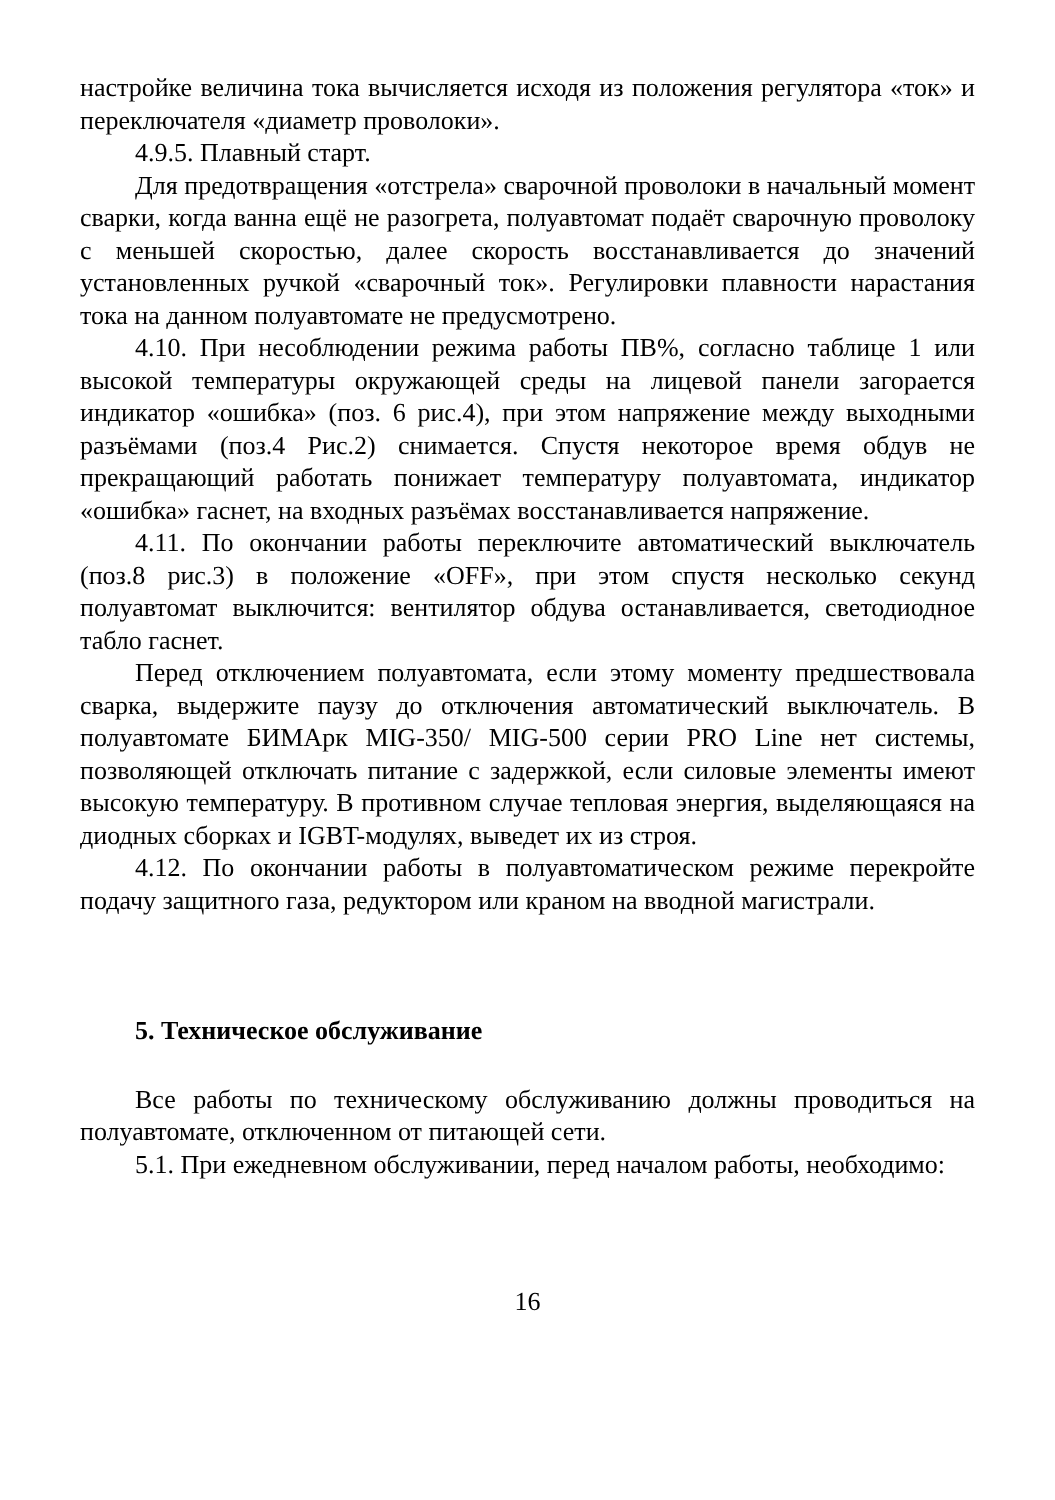настройке величина тока вычисляется исходя из положения регулятора «ток» и переключателя «диаметр проволоки».
4.9.5. Плавный старт.
Для предотвращения «отстрела» сварочной проволоки в начальный момент сварки, когда ванна ещё не разогрета, полуавтомат подаёт сварочную проволоку с меньшей скоростью, далее скорость восстанавливается до значений установленных ручкой «сварочный ток». Регулировки плавности нарастания тока на данном полуавтомате не предусмотрено.
4.10. При несоблюдении режима работы ПВ%, согласно таблице 1 или высокой температуры окружающей среды на лицевой панели загорается индикатор «ошибка» (поз. 6 рис.4), при этом напряжение между выходными разъёмами (поз.4 Рис.2) снимается. Спустя некоторое время обдув не прекращающий работать понижает температуру полуавтомата, индикатор «ошибка» гаснет, на входных разъёмах восстанавливается напряжение.
4.11. По окончании работы переключите автоматический выключатель (поз.8 рис.3) в положение «OFF», при этом спустя несколько секунд полуавтомат выключится: вентилятор обдува останавливается, светодиодное табло гаснет.
Перед отключением полуавтомата, если этому моменту предшествовала сварка, выдержите паузу до отключения автоматический выключатель. В полуавтомате БИМАрк MIG-350/ MIG-500 серии PRO Line нет системы, позволяющей отключать питание с задержкой, если силовые элементы имеют высокую температуру. В противном случае тепловая энергия, выделяющаяся на диодных сборках и IGBT-модулях, выведет их из строя.
4.12. По окончании работы в полуавтоматическом режиме перекройте подачу защитного газа, редуктором или краном на вводной магистрали.
5. Техническое обслуживание
Все работы по техническому обслуживанию должны проводиться на полуавтомате, отключенном от питающей сети.
5.1. При ежедневном обслуживании, перед началом работы, необходимо:
16